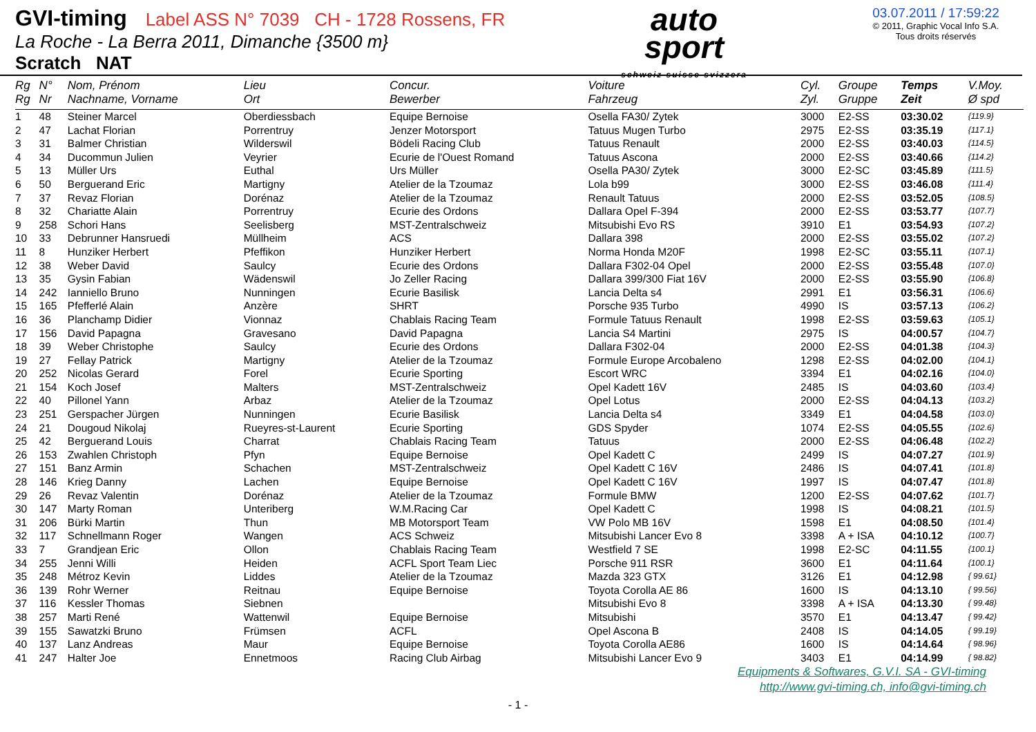GVI-timing Label ASS N° 7039 CH - 1728 Rossens, FR
La Roche - La Berra 2011, Dimanche {3500 m}
Scratch NAT
auto
sport
schweiz suisse svizzera
03.07.2011 / 17:59:22
© 2011, Graphic Vocal Info S.A.
Tous droits réservés
| Rg Rg | N° Nr | Nom, Prénom Nachname, Vorname | Lieu Ort | Concur. Bewerber | Voiture Fahrzeug | Cyl. Zyl. | Groupe Gruppe | Temps Zeit | V.Moy. Ø spd |
| --- | --- | --- | --- | --- | --- | --- | --- | --- | --- |
| 1 | 48 | Steiner Marcel | Oberdiessbach | Equipe Bernoise | Osella FA30/ Zytek | 3000 | E2-SS | 03:30.02 | {119.9} |
| 2 | 47 | Lachat Florian | Porrentruy | Jenzer Motorsport | Tatuus Mugen Turbo | 2975 | E2-SS | 03:35.19 | {117.1} |
| 3 | 31 | Balmer Christian | Wilderswil | Bödeli Racing Club | Tatuus Renault | 2000 | E2-SS | 03:40.03 | {114.5} |
| 4 | 34 | Ducommun Julien | Veyrier | Ecurie de l'Ouest Romand | Tatuus Ascona | 2000 | E2-SS | 03:40.66 | {114.2} |
| 5 | 13 | Müller Urs | Euthal | Urs Müller | Osella PA30/ Zytek | 3000 | E2-SC | 03:45.89 | {111.5} |
| 6 | 50 | Berguerand Eric | Martigny | Atelier de la Tzoumaz | Lola b99 | 3000 | E2-SS | 03:46.08 | {111.4} |
| 7 | 37 | Revaz Florian | Dorénaz | Atelier de la Tzoumaz | Renault Tatuus | 2000 | E2-SS | 03:52.05 | {108.5} |
| 8 | 32 | Chariatte Alain | Porrentruy | Ecurie des Ordons | Dallara Opel F-394 | 2000 | E2-SS | 03:53.77 | {107.7} |
| 9 | 258 | Schori Hans | Seelisberg | MST-Zentralschweiz | Mitsubishi Evo RS | 3910 | E1 | 03:54.93 | {107.2} |
| 10 | 33 | Debrunner Hansruedi | Müllheim | ACS | Dallara 398 | 2000 | E2-SS | 03:55.02 | {107.2} |
| 11 | 8 | Hunziker Herbert | Pfeffikon | Hunziker Herbert | Norma Honda M20F | 1998 | E2-SC | 03:55.11 | {107.1} |
| 12 | 38 | Weber David | Saulcy | Ecurie des Ordons | Dallara F302-04 Opel | 2000 | E2-SS | 03:55.48 | {107.0} |
| 13 | 35 | Gysin Fabian | Wädenswil | Jo Zeller Racing | Dallara 399/300 Fiat 16V | 2000 | E2-SS | 03:55.90 | {106.8} |
| 14 | 242 | Ianniello Bruno | Nunningen | Ecurie Basilisk | Lancia Delta s4 | 2991 | E1 | 03:56.31 | {106.6} |
| 15 | 165 | Pfefferlé Alain | Anzère | SHRT | Porsche 935 Turbo | 4990 | IS | 03:57.13 | {106.2} |
| 16 | 36 | Planchamp Didier | Vionnaz | Chablais Racing Team | Formule Tatuus Renault | 1998 | E2-SS | 03:59.63 | {105.1} |
| 17 | 156 | David Papagna | Gravesano | David Papagna | Lancia S4 Martini | 2975 | IS | 04:00.57 | {104.7} |
| 18 | 39 | Weber Christophe | Saulcy | Ecurie des Ordons | Dallara F302-04 | 2000 | E2-SS | 04:01.38 | {104.3} |
| 19 | 27 | Fellay Patrick | Martigny | Atelier de la Tzoumaz | Formule Europe Arcobaleno | 1298 | E2-SS | 04:02.00 | {104.1} |
| 20 | 252 | Nicolas Gerard | Forel | Ecurie Sporting | Escort WRC | 3394 | E1 | 04:02.16 | {104.0} |
| 21 | 154 | Koch Josef | Malters | MST-Zentralschweiz | Opel Kadett 16V | 2485 | IS | 04:03.60 | {103.4} |
| 22 | 40 | Pillonel Yann | Arbaz | Atelier de la Tzoumaz | Opel Lotus | 2000 | E2-SS | 04:04.13 | {103.2} |
| 23 | 251 | Gerspacher Jürgen | Nunningen | Ecurie Basilisk | Lancia Delta s4 | 3349 | E1 | 04:04.58 | {103.0} |
| 24 | 21 | Dougoud Nikolaj | Rueyres-st-Laurent | Ecurie Sporting | GDS Spyder | 1074 | E2-SS | 04:05.55 | {102.6} |
| 25 | 42 | Berguerand Louis | Charrat | Chablais Racing Team | Tatuus | 2000 | E2-SS | 04:06.48 | {102.2} |
| 26 | 153 | Zwahlen Christoph | Pfyn | Equipe Bernoise | Opel Kadett C | 2499 | IS | 04:07.27 | {101.9} |
| 27 | 151 | Banz Armin | Schachen | MST-Zentralschweiz | Opel Kadett C 16V | 2486 | IS | 04:07.41 | {101.8} |
| 28 | 146 | Krieg Danny | Lachen | Equipe Bernoise | Opel Kadett C 16V | 1997 | IS | 04:07.47 | {101.8} |
| 29 | 26 | Revaz Valentin | Dorénaz | Atelier de la Tzoumaz | Formule BMW | 1200 | E2-SS | 04:07.62 | {101.7} |
| 30 | 147 | Marty Roman | Unteriberg | W.M.Racing Car | Opel Kadett C | 1998 | IS | 04:08.21 | {101.5} |
| 31 | 206 | Bürki Martin | Thun | MB Motorsport Team | VW Polo MB 16V | 1598 | E1 | 04:08.50 | {101.4} |
| 32 | 117 | Schnellmann Roger | Wangen | ACS Schweiz | Mitsubishi Lancer Evo 8 | 3398 | A + ISA | 04:10.12 | {100.7} |
| 33 | 7 | Grandjean Eric | Ollon | Chablais Racing Team | Westfield 7 SE | 1998 | E2-SC | 04:11.55 | {100.1} |
| 34 | 255 | Jenni Willi | Heiden | ACFL Sport Team Liec | Porsche 911 RSR | 3600 | E1 | 04:11.64 | {100.1} |
| 35 | 248 | Métroz Kevin | Liddes | Atelier de la Tzoumaz | Mazda 323 GTX | 3126 | E1 | 04:12.98 | { 99.61} |
| 36 | 139 | Rohr Werner | Reitnau | Equipe Bernoise | Toyota Corolla AE 86 | 1600 | IS | 04:13.10 | { 99.56} |
| 37 | 116 | Kessler Thomas | Siebnen | | Mitsubishi Evo 8 | 3398 | A + ISA | 04:13.30 | { 99.48} |
| 38 | 257 | Marti René | Wattenwil | Equipe Bernoise | Mitsubishi | 3570 | E1 | 04:13.47 | { 99.42} |
| 39 | 155 | Sawatzki Bruno | Frümsen | ACFL | Opel Ascona B | 2408 | IS | 04:14.05 | { 99.19} |
| 40 | 137 | Lanz Andreas | Maur | Equipe Bernoise | Toyota Corolla AE86 | 1600 | IS | 04:14.64 | { 98.96} |
| 41 | 247 | Halter Joe | Ennetmoos | Racing Club Airbag | Mitsubishi Lancer Evo 9 | 3403 | E1 | 04:14.99 | { 98.82} |
Equipments & Softwares, G.V.I. SA - GVI-timing
http://www.gvi-timing.ch, info@gvi-timing.ch
- 1 -